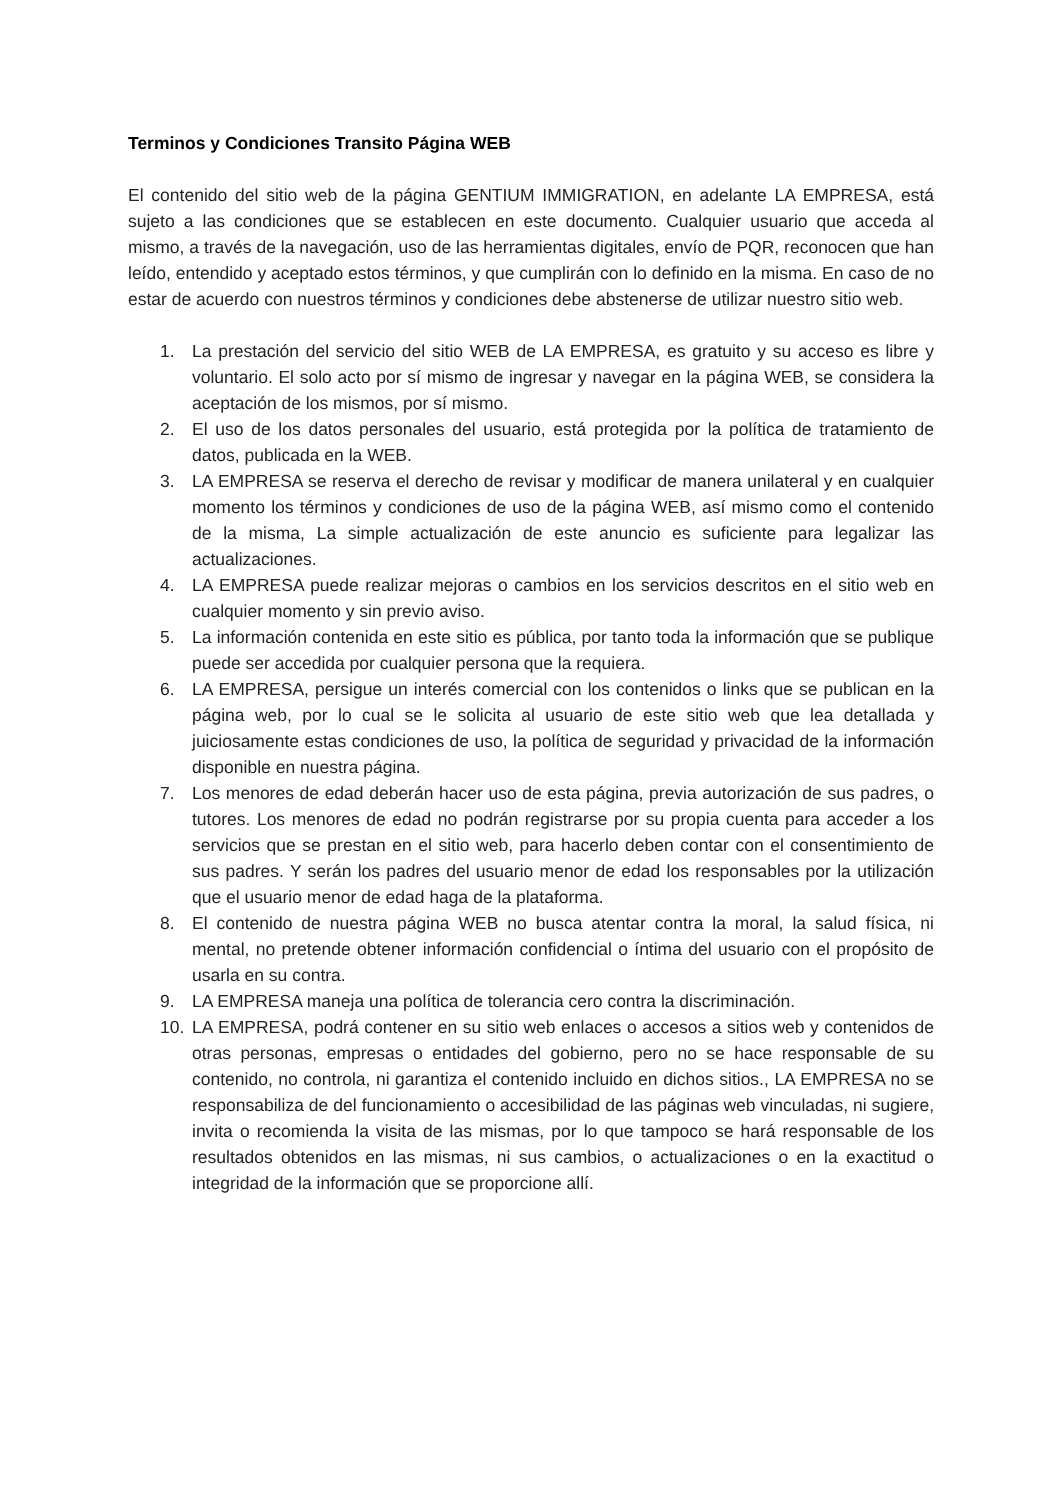Terminos y Condiciones Transito Página WEB
El contenido del sitio web de la página GENTIUM IMMIGRATION, en adelante LA EMPRESA, está sujeto a las condiciones que se establecen en este documento. Cualquier usuario que acceda al mismo, a través de la navegación, uso de las herramientas digitales, envío de PQR, reconocen que han leído, entendido y aceptado estos términos, y que cumplirán con lo definido en la misma. En caso de no estar de acuerdo con nuestros términos y condiciones debe abstenerse de utilizar nuestro sitio web.
1. La prestación del servicio del sitio WEB de LA EMPRESA, es gratuito y su acceso es libre y voluntario. El solo acto por sí mismo de ingresar y navegar en la página WEB, se considera la aceptación de los mismos, por sí mismo.
2. El uso de los datos personales del usuario, está protegida por la política de tratamiento de datos, publicada en la WEB.
3. LA EMPRESA se reserva el derecho de revisar y modificar de manera unilateral y en cualquier momento los términos y condiciones de uso de la página WEB, así mismo como el contenido de la misma, La simple actualización de este anuncio es suficiente para legalizar las actualizaciones.
4. LA EMPRESA puede realizar mejoras o cambios en los servicios descritos en el sitio web en cualquier momento y sin previo aviso.
5. La información contenida en este sitio es pública, por tanto toda la información que se publique puede ser accedida por cualquier persona que la requiera.
6. LA EMPRESA, persigue un interés comercial con los contenidos o links que se publican en la página web, por lo cual se le solicita al usuario de este sitio web que lea detallada y juiciosamente estas condiciones de uso, la política de seguridad y privacidad de la información disponible en nuestra página.
7. Los menores de edad deberán hacer uso de esta página, previa autorización de sus padres, o tutores. Los menores de edad no podrán registrarse por su propia cuenta para acceder a los servicios que se prestan en el sitio web, para hacerlo deben contar con el consentimiento de sus padres. Y serán los padres del usuario menor de edad los responsables por la utilización que el usuario menor de edad haga de la plataforma.
8. El contenido de nuestra página WEB no busca atentar contra la moral, la salud física, ni mental, no pretende obtener información confidencial o íntima del usuario con el propósito de usarla en su contra.
9. LA EMPRESA maneja una política de tolerancia cero contra la discriminación.
10. LA EMPRESA, podrá contener en su sitio web enlaces o accesos a sitios web y contenidos de otras personas, empresas o entidades del gobierno, pero no se hace responsable de su contenido, no controla, ni garantiza el contenido incluido en dichos sitios., LA EMPRESA no se responsabiliza de del funcionamiento o accesibilidad de las páginas web vinculadas, ni sugiere, invita o recomienda la visita de las mismas, por lo que tampoco se hará responsable de los resultados obtenidos en las mismas, ni sus cambios, o actualizaciones o en la exactitud o integridad de la información que se proporcione allí.